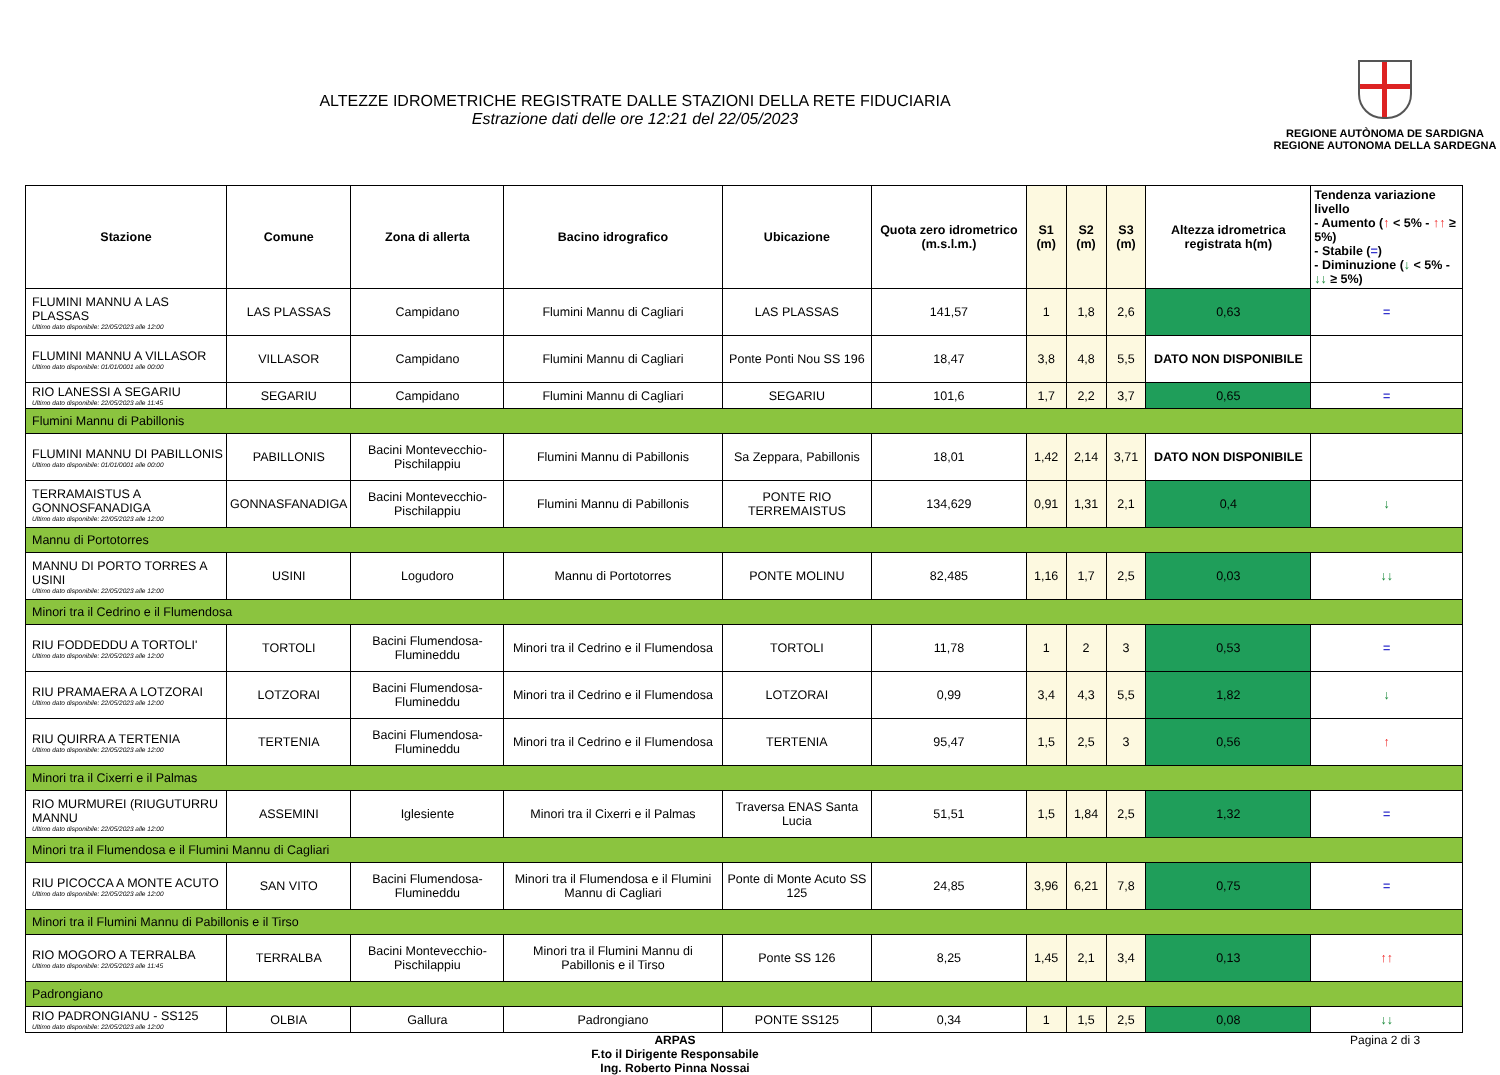ALTEZZE IDROMETRICHE REGISTRATE DALLE STAZIONI DELLA RETE FIDUCIARIA
Estrazione dati delle ore 12:21 del 22/05/2023
REGIONE AUTÒNOMA DE SARDIGNA
REGIONE AUTONOMA DELLA SARDEGNA
| Stazione | Comune | Zona di allerta | Bacino idrografico | Ubicazione | Quota zero idrometrico (m.s.l.m.) | S1 (m) | S2 (m) | S3 (m) | Altezza idrometrica registrata h(m) | Tendenza variazione livello - Aumento ( ↑ < 5% - ↑↑ ≥ 5%) - Stabile ( = ) - Diminuzione ( ↓ < 5% - ↓↓ ≥ 5%) |
| --- | --- | --- | --- | --- | --- | --- | --- | --- | --- | --- |
| FLUMINI MANNU A LAS PLASSAS Ultimo dato disponibile: 22/05/2023 alle 12:00 | LAS PLASSAS | Campidano | Flumini Mannu di Cagliari | LAS PLASSAS | 141,57 | 1 | 1,8 | 2,6 | 0,63 | = |
| FLUMINI MANNU A VILLASOR Ultimo dato disponibile: 01/01/0001 alle 00:00 | VILLASOR | Campidano | Flumini Mannu di Cagliari | Ponte Ponti Nou SS 196 | 18,47 | 3,8 | 4,8 | 5,5 | DATO NON DISPONIBILE | |
| RIO LANESSI A SEGARIU Ultimo dato disponibile: 22/05/2023 alle 11:45 | SEGARIU | Campidano | Flumini Mannu di Cagliari | SEGARIU | 101,6 | 1,7 | 2,2 | 3,7 | 0,65 | = |
| Flumini Mannu di Pabillonis | | | | | | | | | | |
| FLUMINI MANNU DI PABILLONIS Ultimo dato disponibile: 01/01/0001 alle 00:00 | PABILLONIS | Bacini Montevecchio-Pischilappiu | Flumini Mannu di Pabillonis | Sa Zeppara, Pabillonis | 18,01 | 1,42 | 2,14 | 3,71 | DATO NON DISPONIBILE | |
| TERRAMAISTUS A GONNOSFANADIGA Ultimo dato disponibile: 22/05/2023 alle 12:00 | GONNASFANADIGA | Bacini Montevecchio-Pischilappiu | Flumini Mannu di Pabillonis | PONTE RIO TERREMAISTUS | 134,629 | 0,91 | 1,31 | 2,1 | 0,4 | ↓ |
| Mannu di Portotorres | | | | | | | | | | |
| MANNU DI PORTO TORRES A USINI Ultimo dato disponibile: 22/05/2023 alle 12:00 | USINI | Logudoro | Mannu di Portotorres | PONTE MOLINU | 82,485 | 1,16 | 1,7 | 2,5 | 0,03 | ↓↓ |
| Minori tra il Cedrino e il Flumendosa | | | | | | | | | | |
| RIU FODDEDDU A TORTOLI' Ultimo dato disponibile: 22/05/2023 alle 12:00 | TORTOLI | Bacini Flumendosa-Flumineddu | Minori tra il Cedrino e il Flumendosa | TORTOLI | 11,78 | 1 | 2 | 3 | 0,53 | = |
| RIU PRAMAERA A LOTZORAI Ultimo dato disponibile: 22/05/2023 alle 12:00 | LOTZORAI | Bacini Flumendosa-Flumineddu | Minori tra il Cedrino e il Flumendosa | LOTZORAI | 0,99 | 3,4 | 4,3 | 5,5 | 1,82 | ↓ |
| RIU QUIRRA A TERTENIA Ultimo dato disponibile: 22/05/2023 alle 12:00 | TERTENIA | Bacini Flumendosa-Flumineddu | Minori tra il Cedrino e il Flumendosa | TERTENIA | 95,47 | 1,5 | 2,5 | 3 | 0,56 | ↑ |
| Minori tra il Cixerri e il Palmas | | | | | | | | | | |
| RIO MURMUREI (RIUGUTURRU MANNU Ultimo dato disponibile: 22/05/2023 alle 12:00 | ASSEMINI | Iglesiente | Minori tra il Cixerri e il Palmas | Traversa ENAS Santa Lucia | 51,51 | 1,5 | 1,84 | 2,5 | 1,32 | = |
| Minori tra il Flumendosa e il Flumini Mannu di Cagliari | | | | | | | | | | |
| RIU PICOCCA A MONTE ACUTO Ultimo dato disponibile: 22/05/2023 alle 12:00 | SAN VITO | Bacini Flumendosa-Flumineddu | Minori tra il Flumendosa e il Flumini Mannu di Cagliari | Ponte di Monte Acuto SS 125 | 24,85 | 3,96 | 6,21 | 7,8 | 0,75 | = |
| Minori tra il Flumini Mannu di Pabillonis e il Tirso | | | | | | | | | | |
| RIO MOGORO A TERRALBA Ultimo dato disponibile: 22/05/2023 alle 11:45 | TERRALBA | Bacini Montevecchio-Pischilappiu | Minori tra il Flumini Mannu di Pabillonis e il Tirso | Ponte SS 126 | 8,25 | 1,45 | 2,1 | 3,4 | 0,13 | ↑↑ |
| Padrongiano | | | | | | | | | | |
| RIO PADRONGIANU - SS125 Ultimo dato disponibile: 22/05/2023 alle 12:00 | OLBIA | Gallura | Padrongiano | PONTE SS125 | 0,34 | 1 | 1,5 | 2,5 | 0,08 | ↓↓ |
ARPAS
F.to il Dirigente Responsabile
Ing. Roberto Pinna Nossai
Pagina 2 di 3